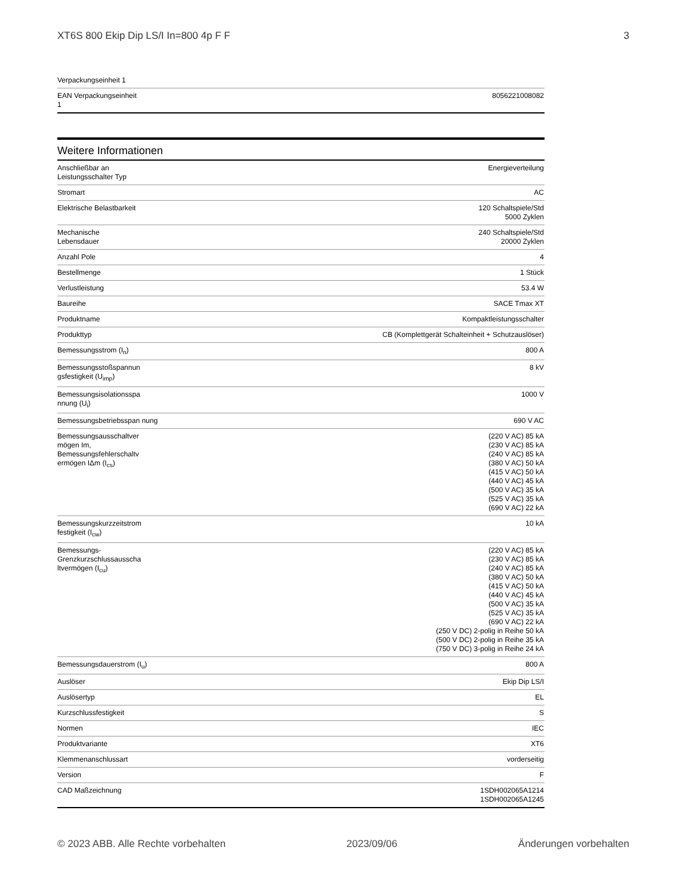XT6S 800 Ekip Dip LS/I In=800 4p F F 3
| Verpackungseinheit 1 | |
| EAN Verpackungseinheit 1 | 8056221008082 |
Weitere Informationen
| Anschließbar an Leistungsschalter Typ | Energieverteilung |
| Stromart | AC |
| Elektrische Belastbarkeit | 120 Schaltspiele/Std 5000 Zyklen |
| Mechanische Lebensdauer | 240 Schaltspiele/Std 20000 Zyklen |
| Anzahl Pole | 4 |
| Bestellmenge | 1 Stück |
| Verlustleistung | 53.4 W |
| Baureihe | SACE Tmax XT |
| Produktname | Kompaktleistungsschalter |
| Produkttyp | CB (Komplettgerät Schalteinheit + Schutzauslöser) |
| Bemessungsstrom (I<sub>n</sub>) | 800 A |
| Bemessungsstoßspannun gsfestigkeit (U<sub>imp</sub>) | 8 kV |
| Bemessungsisolationsspa nnung (U<sub>i</sub>) | 1000 V |
| Bemessungsbetriebsspan nung | 690 V AC |
| Bemessungsausschaltver mögen Im, Bemessungsfehlerschaltv ermögen IΔm (I<sub>cs</sub>) | (220 V AC) 85 kA (230 V AC) 85 kA (240 V AC) 85 kA (380 V AC) 50 kA (415 V AC) 50 kA (440 V AC) 45 kA (500 V AC) 35 kA (525 V AC) 35 kA (690 V AC) 22 kA |
| Bemessungskurzzeitstrom festigkeit (I<sub>cw</sub>) | 10 kA |
| Bemessungs-Grenzkurzschlussausscha ltvermögen (I<sub>cu</sub>) | (220 V AC) 85 kA (230 V AC) 85 kA (240 V AC) 85 kA (380 V AC) 50 kA (415 V AC) 50 kA (440 V AC) 45 kA (500 V AC) 35 kA (525 V AC) 35 kA (690 V AC) 22 kA (250 V DC) 2-polig in Reihe 50 kA (500 V DC) 2-polig in Reihe 35 kA (750 V DC) 3-polig in Reihe 24 kA |
| Bemessungsdauerstrom (I<sub>u</sub>) | 800 A |
| Auslöser | Ekip Dip LS/I |
| Auslösertyp | EL |
| Kurzschlussfestigkeit | S |
| Normen | IEC |
| Produktvariante | XT6 |
| Klemmenanschlussart | vorderseitig |
| Version | F |
| CAD Maßzeichnung | 1SDH002065A1214 1SDH002065A1245 |
© 2023 ABB. Alle Rechte vorbehalten 2023/09/06 Änderungen vorbehalten